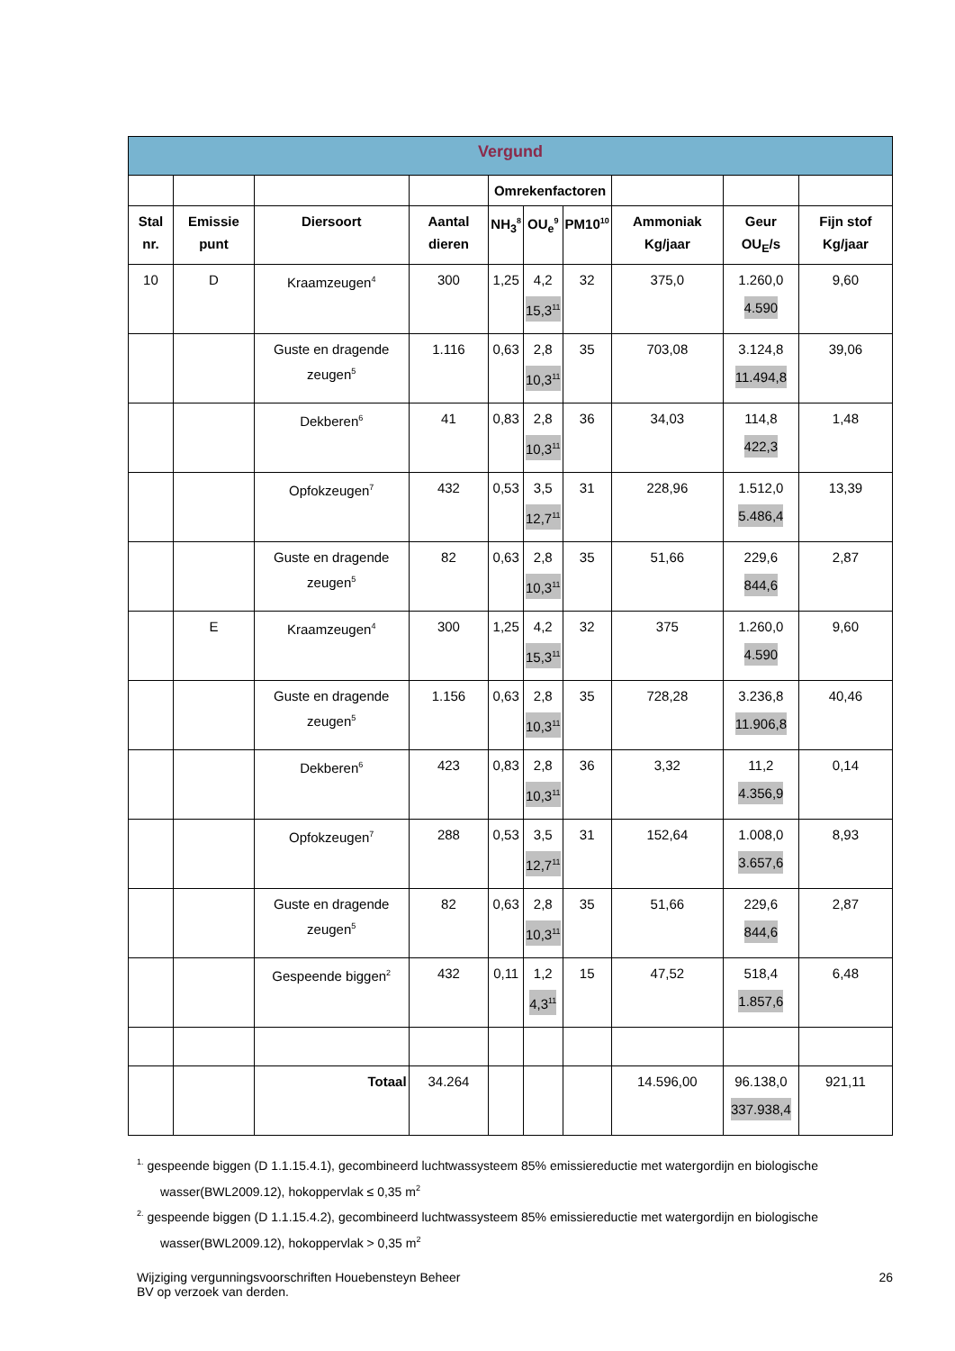| Vergund | | | | | | | | | |
| --- | --- | --- | --- | --- | --- | --- | --- | --- | --- |
| | | | | Omrekenfactoren | | | | | |
| Stal nr. | Emissie punt | Diersoort | Aantal dieren | NH<sub>3</sub><sup>8</sup> | OU<sub>e</sub><sup>9</sup> | PM10<sup>10</sup> | Ammoniak Kg/jaar | Geur OU<sub>E</sub>/s | Fijn stof Kg/jaar |
| 10 | D | Kraamzeugen<sup>4</sup> | 300 | 1,25 | 4,2 15,3<sup>11</sup> | 32 | 375,0 | 1.260,0 4.590 | 9,60 |
| | | Guste en dragende zeugen<sup>5</sup> | 1.116 | 0,63 | 2,8 10,3<sup>11</sup> | 35 | 703,08 | 3.124,8 11.494,8 | 39,06 |
| | | Dekberen<sup>6</sup> | 41 | 0,83 | 2,8 10,3<sup>11</sup> | 36 | 34,03 | 114,8 422,3 | 1,48 |
| | | Opfokzeugen<sup>7</sup> | 432 | 0,53 | 3,5 12,7<sup>11</sup> | 31 | 228,96 | 1.512,0 5.486,4 | 13,39 |
| | | Guste en dragende zeugen<sup>5</sup> | 82 | 0,63 | 2,8 10,3<sup>11</sup> | 35 | 51,66 | 229,6 844,6 | 2,87 |
| | E | Kraamzeugen<sup>4</sup> | 300 | 1,25 | 4,2 15,3<sup>11</sup> | 32 | 375 | 1.260,0 4.590 | 9,60 |
| | | Guste en dragende zeugen<sup>5</sup> | 1.156 | 0,63 | 2,8 10,3<sup>11</sup> | 35 | 728,28 | 3.236,8 11.906,8 | 40,46 |
| | | Dekberen<sup>6</sup> | 423 | 0,83 | 2,8 10,3<sup>11</sup> | 36 | 3,32 | 11,2 4.356,9 | 0,14 |
| | | Opfokzeugen<sup>7</sup> | 288 | 0,53 | 3,5 12,7<sup>11</sup> | 31 | 152,64 | 1.008,0 3.657,6 | 8,93 |
| | | Guste en dragende zeugen<sup>5</sup> | 82 | 0,63 | 2,8 10,3<sup>11</sup> | 35 | 51,66 | 229,6 844,6 | 2,87 |
| | | Gespeende biggen<sup>2</sup> | 432 | 0,11 | 1,2 4,3<sup>11</sup> | 15 | 47,52 | 518,4 1.857,6 | 6,48 |
| | | Totaal | 34.264 | | | | 14.596,00 | 96.138,0 337.938,4 | 921,11 |
<sup>1.</sup> gespeende biggen (D 1.1.15.4.1), gecombineerd luchtwassysteem 85% emissiereductie met watergordijn en biologische wasser(BWL2009.12), hokoppervlak ≤ 0,35 m<sup>2</sup>
<sup>2.</sup> gespeende biggen (D 1.1.15.4.2), gecombineerd luchtwassysteem 85% emissiereductie met watergordijn en biologische wasser(BWL2009.12), hokoppervlak > 0,35 m<sup>2</sup>
Wijziging vergunningsvoorschriften Houebensteyn Beheer
BV op verzoek van derden.
26